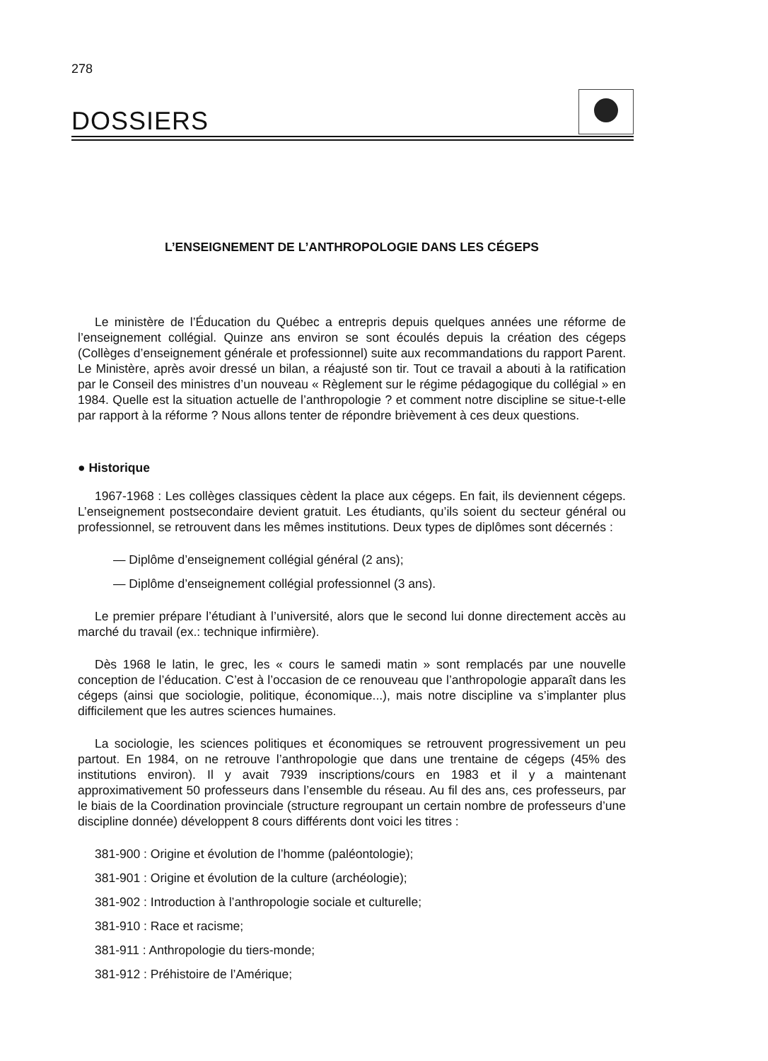278
DOSSIERS
L’ENSEIGNEMENT DE L’ANTHROPOLOGIE DANS LES CÉGEPS
Le ministère de l’Éducation du Québec a entrepris depuis quelques années une réforme de l’enseignement collégial. Quinze ans environ se sont écoulés depuis la création des cégeps (Collèges d’enseignement générale et professionnel) suite aux recommandations du rapport Parent. Le Ministère, après avoir dressé un bilan, a réajusté son tir. Tout ce travail a abouti à la ratification par le Conseil des ministres d’un nouveau « Règlement sur le régime pédagogique du collégial » en 1984. Quelle est la situation actuelle de l’anthropologie ? et comment notre discipline se situe-t-elle par rapport à la réforme ? Nous allons tenter de répondre brièvement à ces deux questions.
● Historique
1967-1968 : Les collèges classiques cèdent la place aux cégeps. En fait, ils deviennent cégeps. L’enseignement postsecondaire devient gratuit. Les étudiants, qu’ils soient du secteur général ou professionnel, se retrouvent dans les mêmes institutions. Deux types de diplômes sont décernés :
— Diplôme d’enseignement collégial général (2 ans);
— Diplôme d’enseignement collégial professionnel (3 ans).
Le premier prépare l’étudiant à l’université, alors que le second lui donne directement accès au marché du travail (ex.: technique infirmière).
Dès 1968 le latin, le grec, les « cours le samedi matin » sont remplacés par une nouvelle conception de l’éducation. C’est à l’occasion de ce renouveau que l’anthropologie apparaît dans les cégeps (ainsi que sociologie, politique, économique...), mais notre discipline va s’implanter plus difficilement que les autres sciences humaines.
La sociologie, les sciences politiques et économiques se retrouvent progressivement un peu partout. En 1984, on ne retrouve l’anthropologie que dans une trentaine de cégeps (45% des institutions environ). Il y avait 7939 inscriptions/cours en 1983 et il y a maintenant approximativement 50 professeurs dans l’ensemble du réseau. Au fil des ans, ces professeurs, par le biais de la Coordination provinciale (structure regroupant un certain nombre de professeurs d’une discipline donnée) développent 8 cours différents dont voici les titres :
381-900 : Origine et évolution de l’homme (paléontologie);
381-901 : Origine et évolution de la culture (archéologie);
381-902 : Introduction à l’anthropologie sociale et culturelle;
381-910 : Race et racisme;
381-911 : Anthropologie du tiers-monde;
381-912 : Préhistoire de l’Amérique;